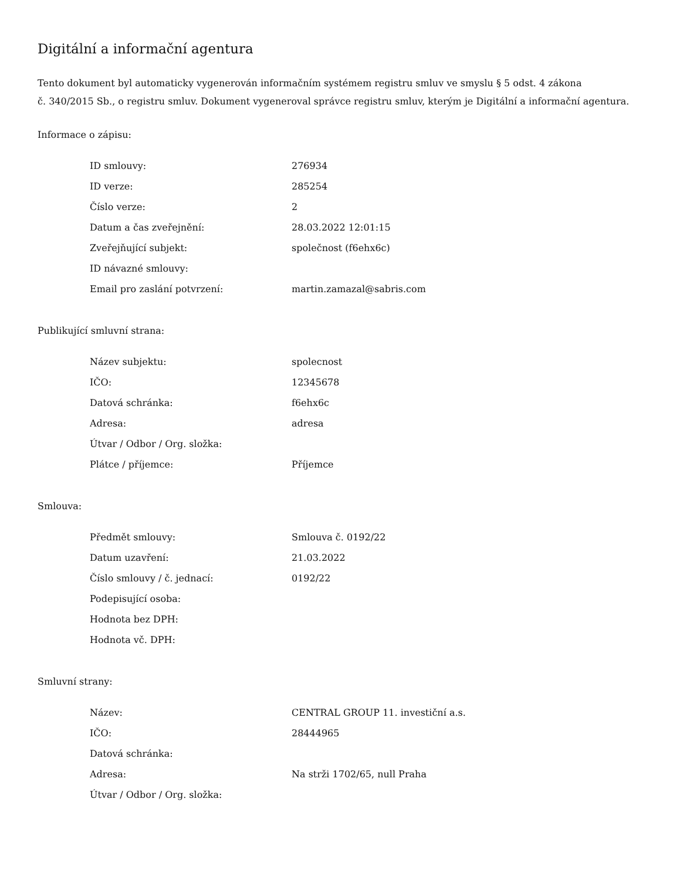Digitální a informační agentura
Tento dokument byl automaticky vygenerován informačním systémem registru smluv ve smyslu § 5 odst. 4 zákona
č. 340/2015 Sb., o registru smluv. Dokument vygeneroval správce registru smluv, kterým je Digitální a informační agentura.
Informace o zápisu:
| ID smlouvy: | 276934 |
| ID verze: | 285254 |
| Číslo verze: | 2 |
| Datum a čas zveřejnění: | 28.03.2022 12:01:15 |
| Zveřejňující subjekt: | společnost (f6ehx6c) |
| ID návazné smlouvy: | |
| Email pro zaslání potvrzení: | martin.zamazal@sabris.com |
Publikující smluvní strana:
| Název subjektu: | spolecnost |
| IČO: | 12345678 |
| Datová schránka: | f6ehx6c |
| Adresa: | adresa |
| Útvar / Odbor / Org. složka: | |
| Plátce / příjemce: | Příjemce |
Smlouva:
| Předmět smlouvy: | Smlouva č. 0192/22 |
| Datum uzavření: | 21.03.2022 |
| Číslo smlouvy / č. jednací: | 0192/22 |
| Podepisující osoba: | |
| Hodnota bez DPH: | |
| Hodnota vč. DPH: | |
Smluvní strany:
| Název: | CENTRAL GROUP 11. investiční a.s. |
| IČO: | 28444965 |
| Datová schránka: | |
| Adresa: | Na strži 1702/65, null Praha |
| Útvar / Odbor / Org. složka: | |